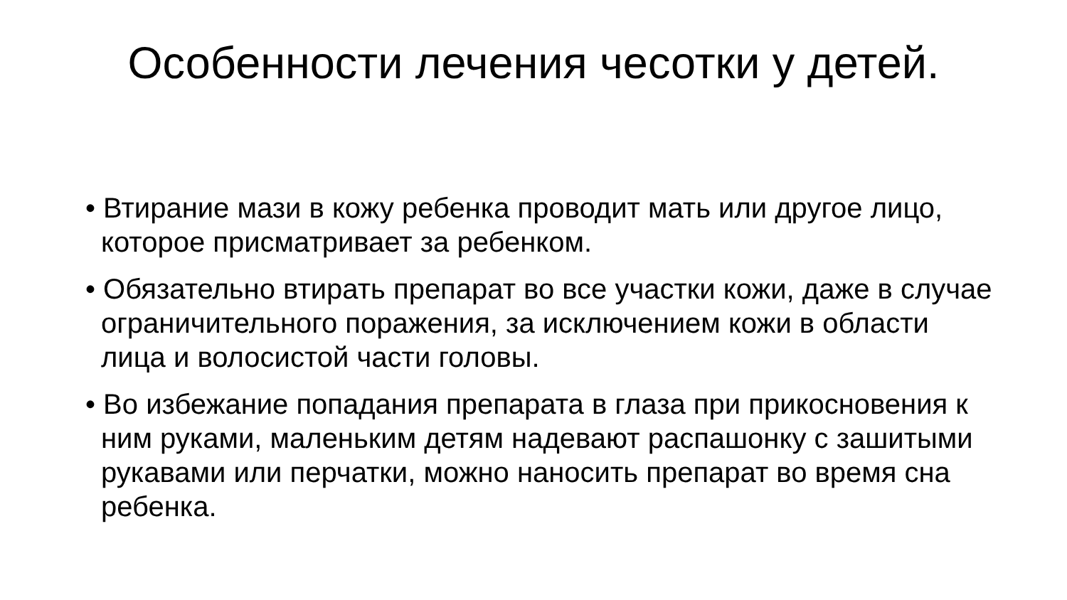Особенности лечения чесотки у детей.
• Втирание мази в кожу ребенка проводит мать или другое лицо, которое присматривает за ребенком.
• Обязательно втирать препарат во все участки кожи, даже в случае ограничительного поражения, за исключением кожи в области лица и волосистой части головы.
• Во избежание попадания препарата в глаза при прикосновения к ним руками, маленьким детям надевают распашонку с зашитыми рукавами или перчатки, можно наносить препарат во время сна ребенка.